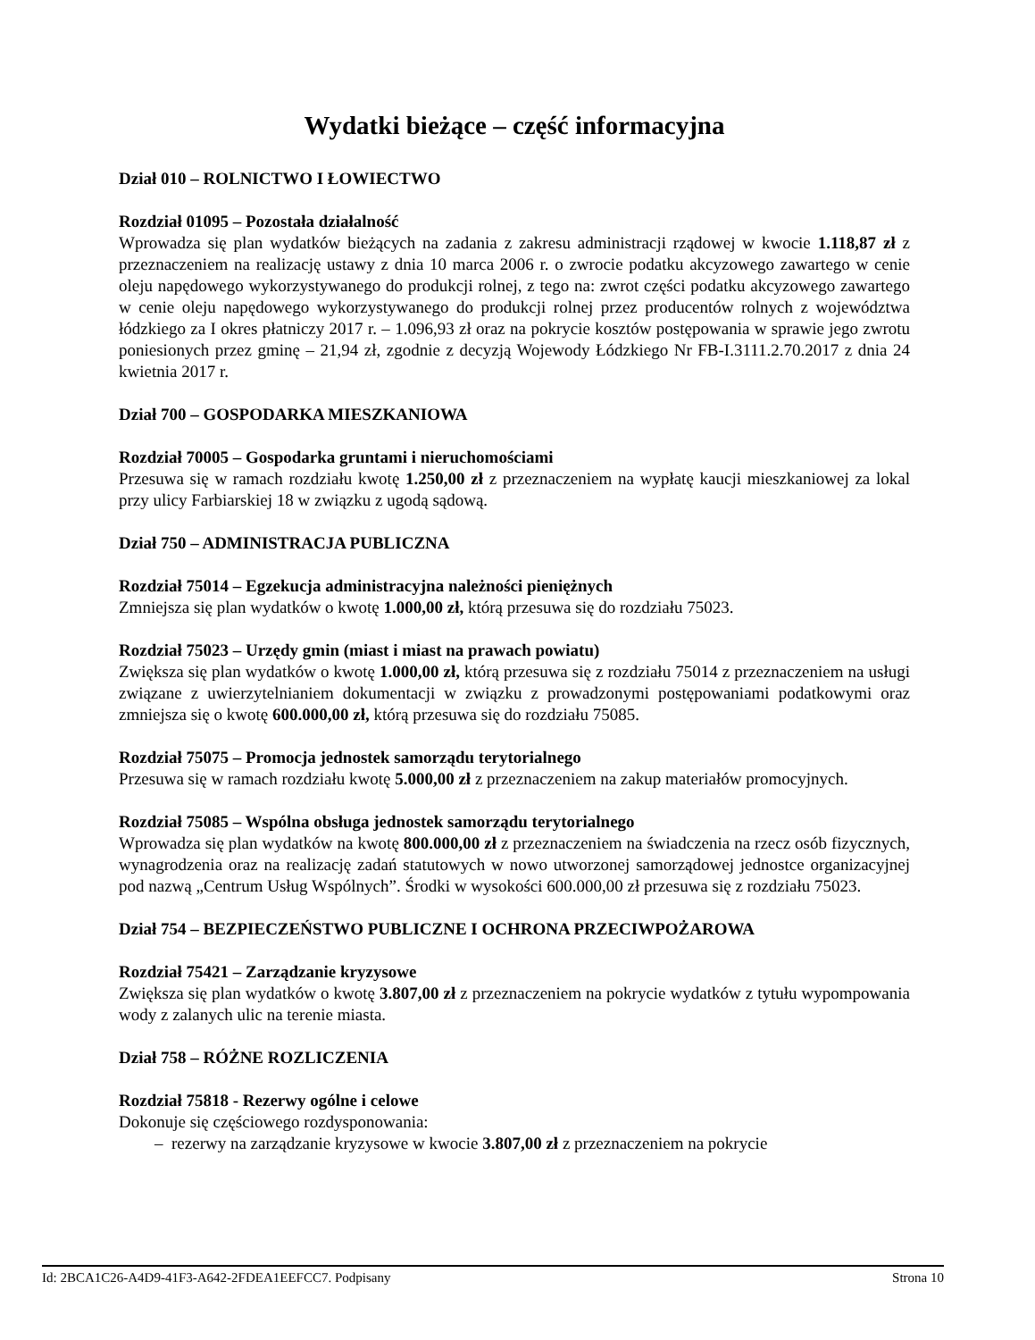Wydatki bieżące – część informacyjna
Dział 010 – ROLNICTWO I ŁOWIECTWO
Rozdział 01095 – Pozostała działalność
Wprowadza się plan wydatków bieżących na zadania z zakresu administracji rządowej w kwocie 1.118,87 zł z przeznaczeniem na realizację ustawy z dnia 10 marca 2006 r. o zwrocie podatku akcyzowego zawartego w cenie oleju napędowego wykorzystywanego do produkcji rolnej, z tego na: zwrot części podatku akcyzowego zawartego w cenie oleju napędowego wykorzystywanego do produkcji rolnej przez producentów rolnych z województwa łódzkiego za I okres płatniczy 2017 r. – 1.096,93 zł oraz na pokrycie kosztów postępowania w sprawie jego zwrotu poniesionych przez gminę – 21,94 zł, zgodnie z decyzją Wojewody Łódzkiego Nr FB-I.3111.2.70.2017 z dnia 24 kwietnia 2017 r.
Dział 700 – GOSPODARKA MIESZKANIOWA
Rozdział 70005 – Gospodarka gruntami i nieruchomościami
Przesuwa się w ramach rozdziału kwotę 1.250,00 zł z przeznaczeniem na wypłatę kaucji mieszkaniowej za lokal przy ulicy Farbiarskiej 18 w związku z ugodą sądową.
Dział 750 – ADMINISTRACJA PUBLICZNA
Rozdział 75014 – Egzekucja administracyjna należności pieniężnych
Zmniejsza się plan wydatków o kwotę 1.000,00 zł, którą przesuwa się do rozdziału 75023.
Rozdział 75023 – Urzędy gmin (miast i miast na prawach powiatu)
Zwiększa się plan wydatków o kwotę 1.000,00 zł, którą przesuwa się z rozdziału 75014 z przeznaczeniem na usługi związane z uwierzytelnianiem dokumentacji w związku z prowadzonymi postępowaniami podatkowymi oraz zmniejsza się o kwotę 600.000,00 zł, którą przesuwa się do rozdziału 75085.
Rozdział 75075 – Promocja jednostek samorządu terytorialnego
Przesuwa się w ramach rozdziału kwotę 5.000,00 zł z przeznaczeniem na zakup materiałów promocyjnych.
Rozdział 75085 – Wspólna obsługa jednostek samorządu terytorialnego
Wprowadza się plan wydatków na kwotę 800.000,00 zł z przeznaczeniem na świadczenia na rzecz osób fizycznych, wynagrodzenia oraz na realizację zadań statutowych w nowo utworzonej samorządowej jednostce organizacyjnej pod nazwą „Centrum Usług Wspólnych”. Środki w wysokości 600.000,00 zł przesuwa się z rozdziału 75023.
Dział 754 – BEZPIECZEŃSTWO PUBLICZNE I OCHRONA PRZECIWPOŻAROWA
Rozdział 75421 – Zarządzanie kryzysowe
Zwiększa się plan wydatków o kwotę 3.807,00 zł z przeznaczeniem na pokrycie wydatków z tytułu wypompowania wody z zalanych ulic na terenie miasta.
Dział 758 – RÓŻNE ROZLICZENIA
Rozdział 75818 - Rezerwy ogólne i celowe
Dokonuje się częściowego rozdysponowania:
– rezerwy na zarządzanie kryzysowe w kwocie 3.807,00 zł z przeznaczeniem na pokrycie
Id: 2BCA1C26-A4D9-41F3-A642-2FDEA1EEFCC7. Podpisany Strona 10